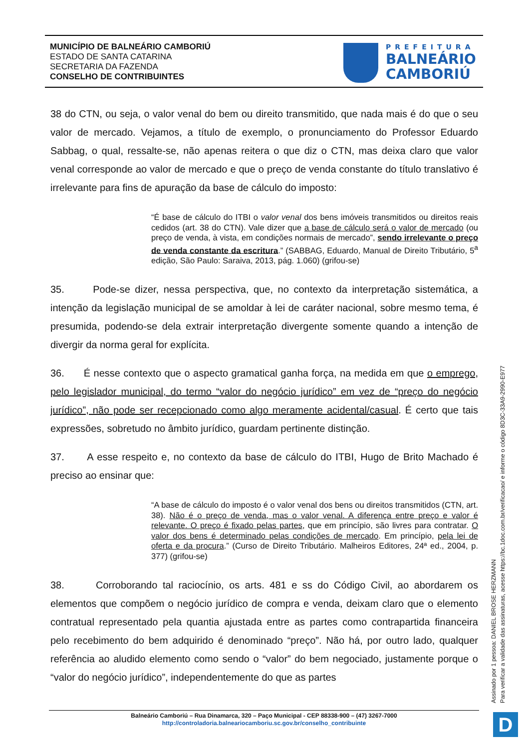MUNICÍPIO DE BALNEÁRIO CAMBORIÚ
ESTADO DE SANTA CATARINA
SECRETARIA DA FAZENDA
CONSELHO DE CONTRIBUINTES
PREFEITURA
BALNEÁRIO
CAMBORIÚ
38 do CTN, ou seja, o valor venal do bem ou direito transmitido, que nada mais é do que o seu valor de mercado. Vejamos, a título de exemplo, o pronunciamento do Professor Eduardo Sabbag, o qual, ressalte-se, não apenas reitera o que diz o CTN, mas deixa claro que valor venal corresponde ao valor de mercado e que o preço de venda constante do título translativo é irrelevante para fins de apuração da base de cálculo do imposto:
“É base de cálculo do ITBI o valor venal dos bens imóveis transmitidos ou direitos reais cedidos (art. 38 do CTN). Vale dizer que a base de cálculo será o valor de mercado (ou preço de venda, à vista, em condições normais de mercado”, sendo irrelevante o preço de venda constante da escritura.” (SABBAG, Eduardo, Manual de Direito Tributário, 5<sup>a</sup> edição, São Paulo: Saraiva, 2013, pág. 1.060) (grifou-se)
35. Pode-se dizer, nessa perspectiva, que, no contexto da interpretação sistemática, a intenção da legislação municipal de se amoldar à lei de caráter nacional, sobre mesmo tema, é presumida, podendo-se dela extrair interpretação divergente somente quando a intenção de divergir da norma geral for explícita.
36. É nesse contexto que o aspecto gramatical ganha força, na medida em que o emprego, pelo legislador municipal, do termo “valor do negócio jurídico” em vez de “preço do negócio jurídico”, não pode ser recepcionado como algo meramente acidental/casual. É certo que tais expressões, sobretudo no âmbito jurídico, guardam pertinente distinção.
37. A esse respeito e, no contexto da base de cálculo do ITBI, Hugo de Brito Machado é preciso ao ensinar que:
“A base de cálculo do imposto é o valor venal dos bens ou direitos transmitidos (CTN, art. 38). Não é o preço de venda, mas o valor venal. A diferença entre preço e valor é relevante. O preço é fixado pelas partes, que em princípio, são livres para contratar. O valor dos bens é determinado pelas condições de mercado. Em princípio, pela lei de oferta e da procura.” (Curso de Direito Tributário. Malheiros Editores, 24ª ed., 2004, p. 377) (grifou-se)
38. Corroborando tal raciocínio, os arts. 481 e ss do Código Civil, ao abordarem os elementos que compõem o negócio jurídico de compra e venda, deixam claro que o elemento contratual representado pela quantia ajustada entre as partes como contrapartida financeira pelo recebimento do bem adquirido é denominado “preço”. Não há, por outro lado, qualquer referência ao aludido elemento como sendo o “valor” do bem negociado, justamente porque o “valor do negócio jurídico”, independentemente do que as partes
Assinado por 1 pessoa: DANIEL BROSE HERZMANN
Para verificar a validade das assinaturas, acesse https://bc.1doc.com.br/verificacao/ e informe o código 8D3C-33A9-2990-E977
Balneário Camboriú – Rua Dinamarca, 320 – Paço Municipal - CEP 88338-900 – (47) 3267-7000
http://controladoria.balneariocamboriu.sc.gov.br/conselho_contribuinte
D